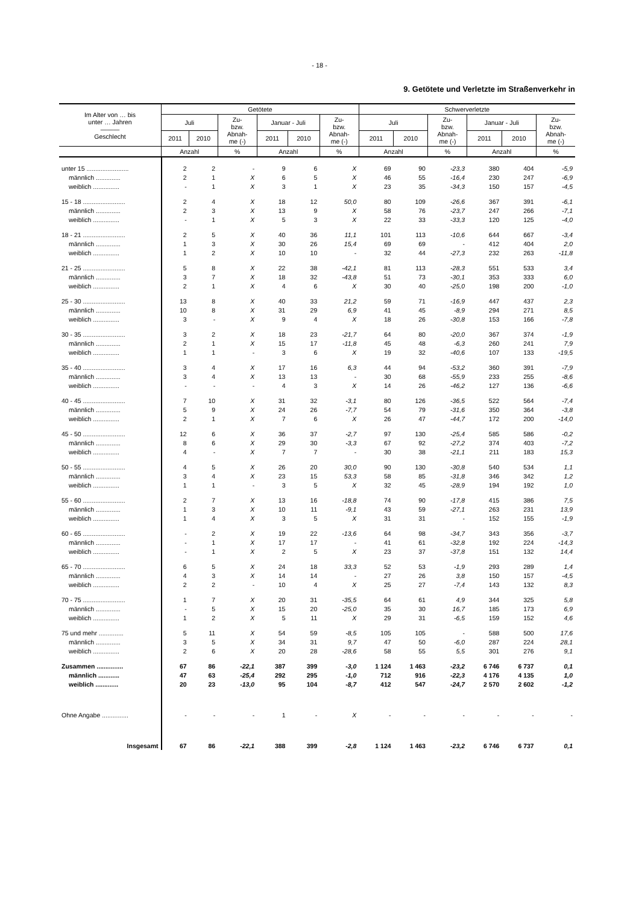- 18 -
9. Getötete und Verletzte im Straßenverkehr in
| Im Alter von … bis unter … Jahren ——— Geschlecht | Getötete | | | | | | Schwerverletzte | | | | | |
| --- | --- | --- | --- | --- | --- | --- | --- | --- | --- | --- | --- | --- |
| | Juli | | Zu- bzw. Abnah- me (-) | Januar - Juli | | Zu- bzw. Abnah- me (-) | Juli | | Zu- bzw. Abnah- me (-) | Januar - Juli | | Zu- bzw. Abnah- me (-) |
| | 2011 | 2010 | | 2011 | 2010 | | 2011 | 2010 | | 2011 | 2010 | |
| | Anzahl | | % | Anzahl | | % | Anzahl | | % | Anzahl | | % |
| unter 15 ........................ | 2 | 2 | - | 9 | 6 | X | 69 | 90 | -23,3 | 380 | 404 | -5,9 |
| männlich .............. | 2 | 1 | X | 6 | 5 | X | 46 | 55 | -16,4 | 230 | 247 | -6,9 |
| weiblich ............... | - | 1 | X | 3 | 1 | X | 23 | 35 | -34,3 | 150 | 157 | -4,5 |
| 15 - 18 ........................ | 2 | 4 | X | 18 | 12 | 50,0 | 80 | 109 | -26,6 | 367 | 391 | -6,1 |
| männlich .............. | 2 | 3 | X | 13 | 9 | X | 58 | 76 | -23,7 | 247 | 266 | -7,1 |
| weiblich ............... | - | 1 | X | 5 | 3 | X | 22 | 33 | -33,3 | 120 | 125 | -4,0 |
| 18 - 21 ........................ | 2 | 5 | X | 40 | 36 | 11,1 | 101 | 113 | -10,6 | 644 | 667 | -3,4 |
| männlich .............. | 1 | 3 | X | 30 | 26 | 15,4 | 69 | 69 | - | 412 | 404 | 2,0 |
| weiblich ............... | 1 | 2 | X | 10 | 10 | - | 32 | 44 | -27,3 | 232 | 263 | -11,8 |
| 21 - 25 ........................ | 5 | 8 | X | 22 | 38 | -42,1 | 81 | 113 | -28,3 | 551 | 533 | 3,4 |
| männlich .............. | 3 | 7 | X | 18 | 32 | -43,8 | 51 | 73 | -30,1 | 353 | 333 | 6,0 |
| weiblich ............... | 2 | 1 | X | 4 | 6 | X | 30 | 40 | -25,0 | 198 | 200 | -1,0 |
| 25 - 30 ........................ | 13 | 8 | X | 40 | 33 | 21,2 | 59 | 71 | -16,9 | 447 | 437 | 2,3 |
| männlich .............. | 10 | 8 | X | 31 | 29 | 6,9 | 41 | 45 | -8,9 | 294 | 271 | 8,5 |
| weiblich ............... | 3 | - | X | 9 | 4 | X | 18 | 26 | -30,8 | 153 | 166 | -7,8 |
| 30 - 35 ........................ | 3 | 2 | X | 18 | 23 | -21,7 | 64 | 80 | -20,0 | 367 | 374 | -1,9 |
| männlich .............. | 2 | 1 | X | 15 | 17 | -11,8 | 45 | 48 | -6,3 | 260 | 241 | 7,9 |
| weiblich ............... | 1 | 1 | - | 3 | 6 | X | 19 | 32 | -40,6 | 107 | 133 | -19,5 |
| 35 - 40 ........................ | 3 | 4 | X | 17 | 16 | 6,3 | 44 | 94 | -53,2 | 360 | 391 | -7,9 |
| männlich .............. | 3 | 4 | X | 13 | 13 | - | 30 | 68 | -55,9 | 233 | 255 | -8,6 |
| weiblich ............... | - | - | - | 4 | 3 | X | 14 | 26 | -46,2 | 127 | 136 | -6,6 |
| 40 - 45 ........................ | 7 | 10 | X | 31 | 32 | -3,1 | 80 | 126 | -36,5 | 522 | 564 | -7,4 |
| männlich .............. | 5 | 9 | X | 24 | 26 | -7,7 | 54 | 79 | -31,6 | 350 | 364 | -3,8 |
| weiblich ............... | 2 | 1 | X | 7 | 6 | X | 26 | 47 | -44,7 | 172 | 200 | -14,0 |
| 45 - 50 ........................ | 12 | 6 | X | 36 | 37 | -2,7 | 97 | 130 | -25,4 | 585 | 586 | -0,2 |
| männlich .............. | 8 | 6 | X | 29 | 30 | -3,3 | 67 | 92 | -27,2 | 374 | 403 | -7,2 |
| weiblich ............... | 4 | - | X | 7 | 7 | - | 30 | 38 | -21,1 | 211 | 183 | 15,3 |
| 50 - 55 ........................ | 4 | 5 | X | 26 | 20 | 30,0 | 90 | 130 | -30,8 | 540 | 534 | 1,1 |
| männlich .............. | 3 | 4 | X | 23 | 15 | 53,3 | 58 | 85 | -31,8 | 346 | 342 | 1,2 |
| weiblich ............... | 1 | 1 | - | 3 | 5 | X | 32 | 45 | -28,9 | 194 | 192 | 1,0 |
| 55 - 60 ........................ | 2 | 7 | X | 13 | 16 | -18,8 | 74 | 90 | -17,8 | 415 | 386 | 7,5 |
| männlich .............. | 1 | 3 | X | 10 | 11 | -9,1 | 43 | 59 | -27,1 | 263 | 231 | 13,9 |
| weiblich ............... | 1 | 4 | X | 3 | 5 | X | 31 | 31 | - | 152 | 155 | -1,9 |
| 60 - 65 ........................ | - | 2 | X | 19 | 22 | -13,6 | 64 | 98 | -34,7 | 343 | 356 | -3,7 |
| männlich .............. | - | 1 | X | 17 | 17 | - | 41 | 61 | -32,8 | 192 | 224 | -14,3 |
| weiblich ............... | - | 1 | X | 2 | 5 | X | 23 | 37 | -37,8 | 151 | 132 | 14,4 |
| 65 - 70 ........................ | 6 | 5 | X | 24 | 18 | 33,3 | 52 | 53 | -1,9 | 293 | 289 | 1,4 |
| männlich .............. | 4 | 3 | X | 14 | 14 | - | 27 | 26 | 3,8 | 150 | 157 | -4,5 |
| weiblich ............... | 2 | 2 | - | 10 | 4 | X | 25 | 27 | -7,4 | 143 | 132 | 8,3 |
| 70 - 75 ........................ | 1 | 7 | X | 20 | 31 | -35,5 | 64 | 61 | 4,9 | 344 | 325 | 5,8 |
| männlich .............. | - | 5 | X | 15 | 20 | -25,0 | 35 | 30 | 16,7 | 185 | 173 | 6,9 |
| weiblich ............... | 1 | 2 | X | 5 | 11 | X | 29 | 31 | -6,5 | 159 | 152 | 4,6 |
| 75 und mehr .............. | 5 | 11 | X | 54 | 59 | -8,5 | 105 | 105 | - | 588 | 500 | 17,6 |
| männlich .............. | 3 | 5 | X | 34 | 31 | 9,7 | 47 | 50 | -6,0 | 287 | 224 | 28,1 |
| weiblich ............... | 2 | 6 | X | 20 | 28 | -28,6 | 58 | 55 | 5,5 | 301 | 276 | 9,1 |
| Zusammen ............... | 67 | 86 | -22,1 | 387 | 399 | -3,0 | 1 124 | 1 463 | -23,2 | 6 746 | 6 737 | 0,1 |
| männlich ............ | 47 | 63 | -25,4 | 292 | 295 | -1,0 | 712 | 916 | -22,3 | 4 176 | 4 135 | 1,0 |
| weiblich ............. | 20 | 23 | -13,0 | 95 | 104 | -8,7 | 412 | 547 | -24,7 | 2 570 | 2 602 | -1,2 |
| Ohne Angabe ............... | - | - | - | 1 | - | X | - | - | - | - | - | - |
| Insgesamt | 67 | 86 | -22,1 | 388 | 399 | -2,8 | 1 124 | 1 463 | -23,2 | 6 746 | 6 737 | 0,1 |